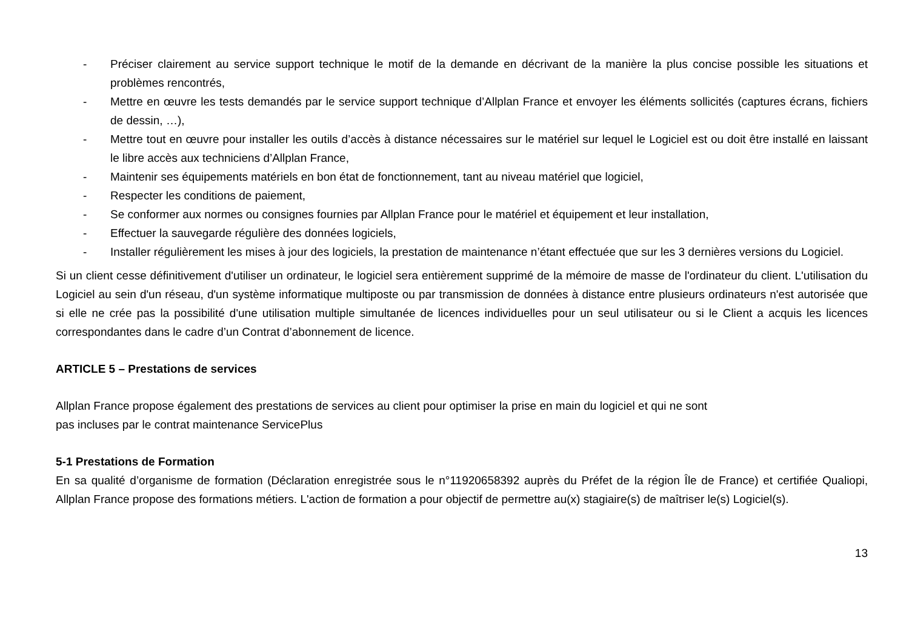- Préciser clairement au service support technique le motif de la demande en décrivant de la manière la plus concise possible les situations et problèmes rencontrés,
- Mettre en œuvre les tests demandés par le service support technique d’Allplan France et envoyer les éléments sollicités (captures écrans, fichiers de dessin, …),
- Mettre tout en œuvre pour installer les outils d’accès à distance nécessaires sur le matériel sur lequel le Logiciel est ou doit être installé en laissant le libre accès aux techniciens d’Allplan France,
- Maintenir ses équipements matériels en bon état de fonctionnement, tant au niveau matériel que logiciel,
- Respecter les conditions de paiement,
- Se conformer aux normes ou consignes fournies par Allplan France pour le matériel et équipement et leur installation,
- Effectuer la sauvegarde régulière des données logiciels,
- Installer régulièrement les mises à jour des logiciels, la prestation de maintenance n’étant effectuée que sur les 3 dernières versions du Logiciel.
Si un client cesse définitivement d'utiliser un ordinateur, le logiciel sera entièrement supprimé de la mémoire de masse de l'ordinateur du client. L'utilisation du Logiciel au sein d'un réseau, d'un système informatique multiposte ou par transmission de données à distance entre plusieurs ordinateurs n'est autorisée que si elle ne crée pas la possibilité d'une utilisation multiple simultanée de licences individuelles pour un seul utilisateur ou si le Client a acquis les licences correspondantes dans le cadre d’un Contrat d’abonnement de licence.
ARTICLE 5 – Prestations de services
Allplan France propose également des prestations de services au client pour optimiser la prise en main du logiciel et qui ne sont
pas incluses par le contrat maintenance ServicePlus
5-1 Prestations de Formation
En sa qualité d’organisme de formation (Déclaration enregistrée sous le n°11920658392 auprès du Préfet de la région Île de France) et certifiée Qualiopi, Allplan France propose des formations métiers. L'action de formation a pour objectif de permettre au(x) stagiaire(s) de maîtriser le(s) Logiciel(s).
13